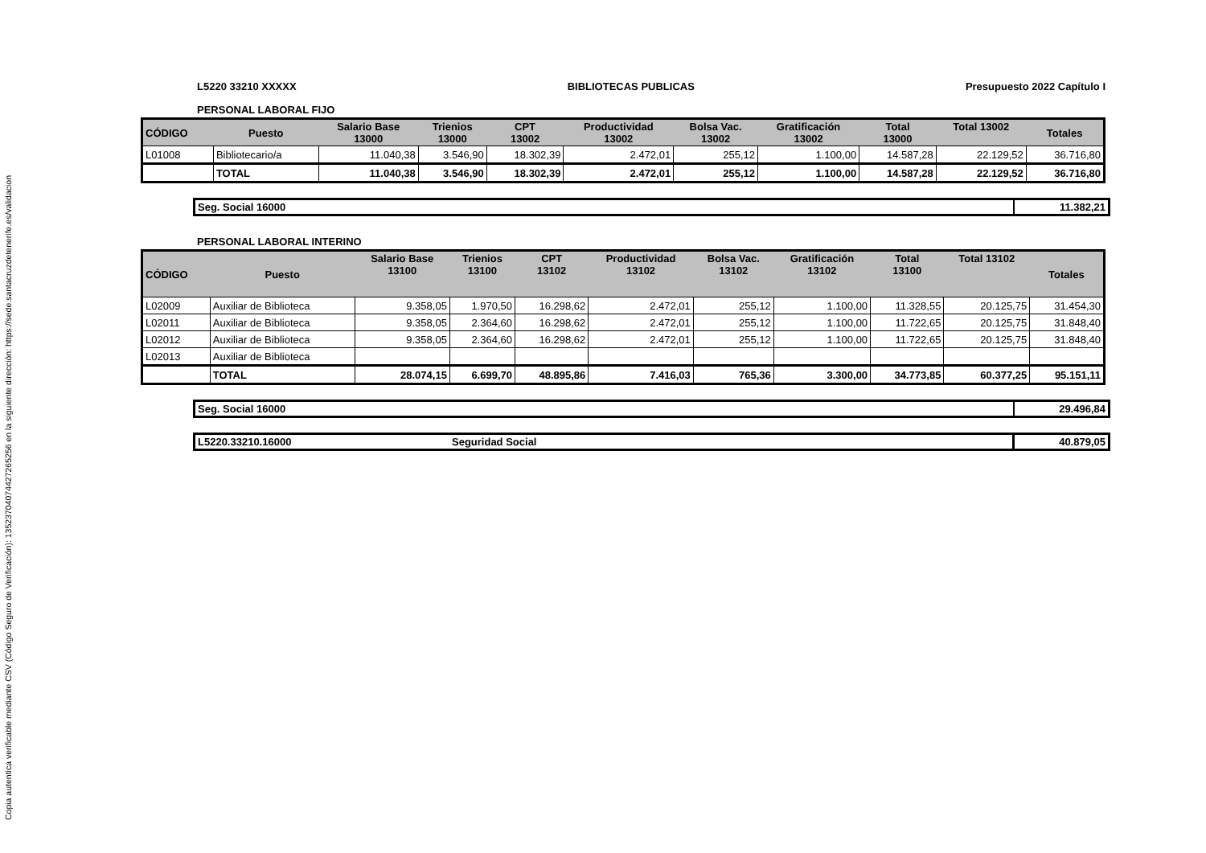Copia autentica verificable mediante CSV (Código Seguro de Verificación): 13523704074427265256 en la siguiente dirección: https://sede.santacruzdetenerife.es/validacion
L5220 33210 XXXXX BIBLIOTECAS PUBLICAS Presupuesto 2022 Capítulo I
PERSONAL LABORAL FIJO
| CÓDIGO | Puesto | Salario Base 13000 | Trienios 13000 | CPT 13002 | Productividad 13002 | Bolsa Vac. 13002 | Gratificación 13002 | Total 13000 | Total 13002 | Totales |
| --- | --- | --- | --- | --- | --- | --- | --- | --- | --- | --- |
| L01008 | Bibliotecario/a | 11.040,38 | 3.546,90 | 18.302,39 | 2.472,01 | 255,12 | 1.100,00 | 14.587,28 | 22.129,52 | 36.716,80 |
| | TOTAL | 11.040,38 | 3.546,90 | 18.302,39 | 2.472,01 | 255,12 | 1.100,00 | 14.587,28 | 22.129,52 | 36.716,80 |
Seg. Social 16000 11.382,21
PERSONAL LABORAL INTERINO
| CÓDIGO | Puesto | Salario Base 13100 | Trienios 13100 | CPT 13102 | Productividad 13102 | Bolsa Vac. 13102 | Gratificación 13102 | Total 13100 | Total 13102 | Totales |
| --- | --- | --- | --- | --- | --- | --- | --- | --- | --- | --- |
| L02009 | Auxiliar de Biblioteca | 9.358,05 | 1.970,50 | 16.298,62 | 2.472,01 | 255,12 | 1.100,00 | 11.328,55 | 20.125,75 | 31.454,30 |
| L02011 | Auxiliar de Biblioteca | 9.358,05 | 2.364,60 | 16.298,62 | 2.472,01 | 255,12 | 1.100,00 | 11.722,65 | 20.125,75 | 31.848,40 |
| L02012 | Auxiliar de Biblioteca | 9.358,05 | 2.364,60 | 16.298,62 | 2.472,01 | 255,12 | 1.100,00 | 11.722,65 | 20.125,75 | 31.848,40 |
| L02013 | Auxiliar de Biblioteca | | | | | | | | | |
| | TOTAL | 28.074,15 | 6.699,70 | 48.895,86 | 7.416,03 | 765,36 | 3.300,00 | 34.773,85 | 60.377,25 | 95.151,11 |
Seg. Social 16000 29.496,84
L5220.33210.16000 Seguridad Social 40.879,05